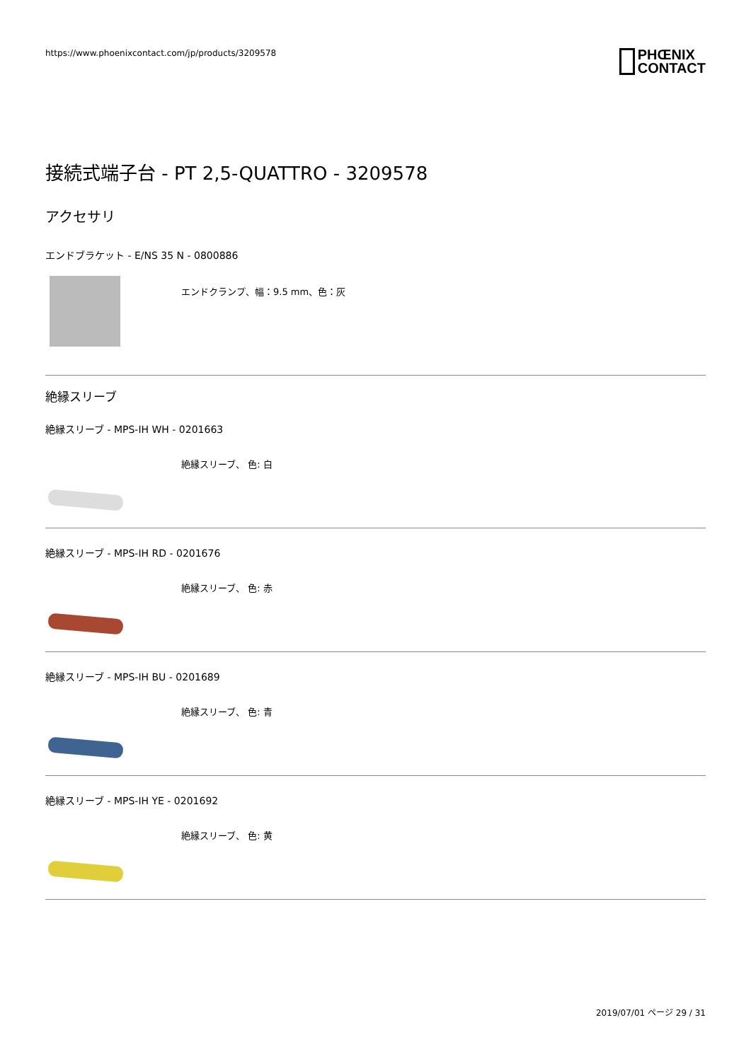https://www.phoenixcontact.com/jp/products/3209578
PHŒNIX
CONTACT
接続式端子台 - PT 2,5-QUATTRO - 3209578
アクセサリ
エンドブラケット - E/NS 35 N - 0800886
エンドクランプ、幅：9.5 mm、色：灰
絶縁スリーブ
絶縁スリーブ - MPS-IH WH - 0201663
絶縁スリーブ、 色: 白
絶縁スリーブ - MPS-IH RD - 0201676
絶縁スリーブ、 色: 赤
絶縁スリーブ - MPS-IH BU - 0201689
絶縁スリーブ、 色: 青
絶縁スリーブ - MPS-IH YE - 0201692
絶縁スリーブ、 色: 黄
2019/07/01 ページ 29 / 31